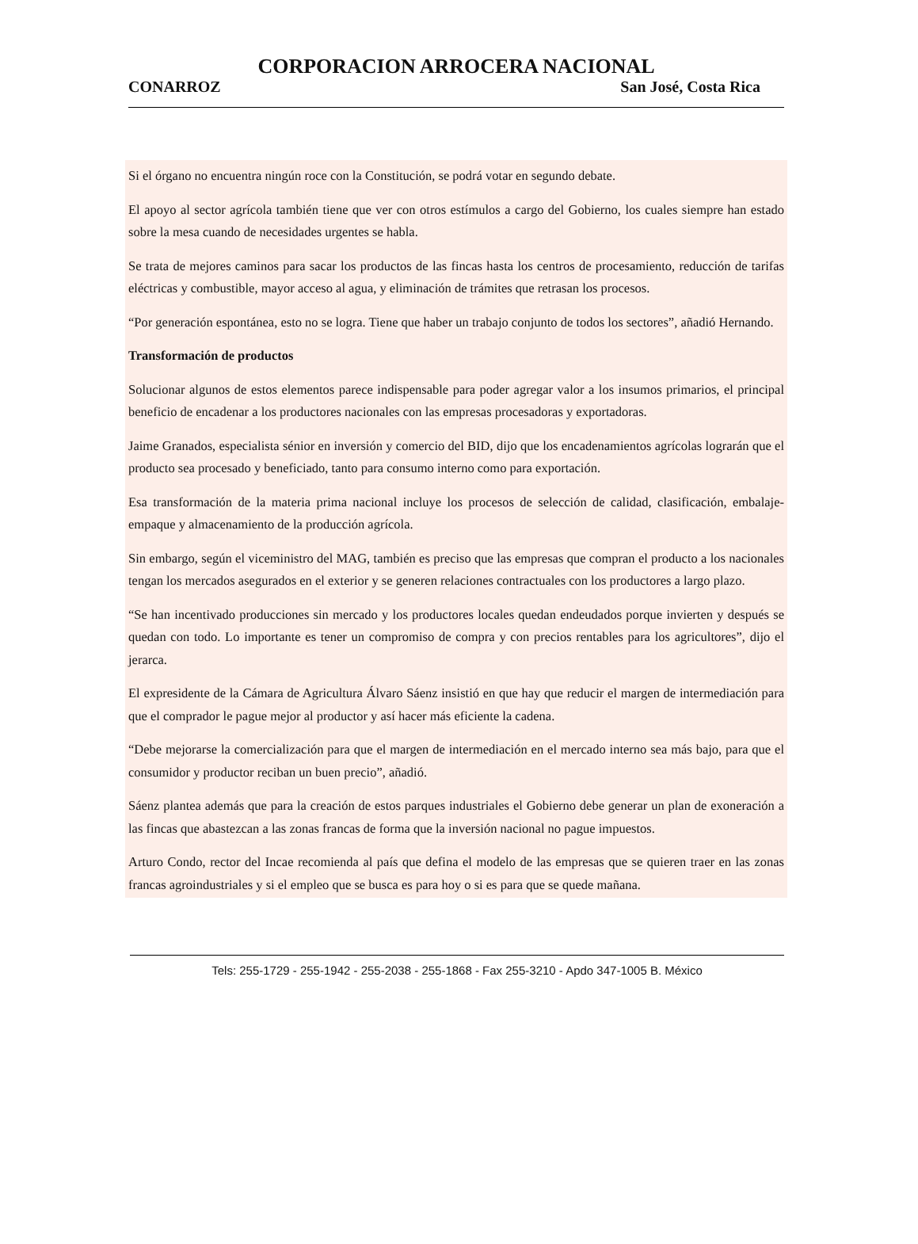CORPORACION ARROCERA NACIONAL
CONARROZ San José, Costa Rica
Si el órgano no encuentra ningún roce con la Constitución, se podrá votar en segundo debate.
El apoyo al sector agrícola también tiene que ver con otros estímulos a cargo del Gobierno, los cuales siempre han estado sobre la mesa cuando de necesidades urgentes se habla.
Se trata de mejores caminos para sacar los productos de las fincas hasta los centros de procesamiento, reducción de tarifas eléctricas y combustible, mayor acceso al agua, y eliminación de trámites que retrasan los procesos.
“Por generación espontánea, esto no se logra. Tiene que haber un trabajo conjunto de todos los sectores”, añadió Hernando.
Transformación de productos
Solucionar algunos de estos elementos parece indispensable para poder agregar valor a los insumos primarios, el principal beneficio de encadenar a los productores nacionales con las empresas procesadoras y exportadoras.
Jaime Granados, especialista sénior en inversión y comercio del BID, dijo que los encadenamientos agrícolas lograrán que el producto sea procesado y beneficiado, tanto para consumo interno como para exportación.
Esa transformación de la materia prima nacional incluye los procesos de selección de calidad, clasificación, embalaje-empaque y almacenamiento de la producción agrícola.
Sin embargo, según el viceministro del MAG, también es preciso que las empresas que compran el producto a los nacionales tengan los mercados asegurados en el exterior y se generen relaciones contractuales con los productores a largo plazo.
“Se han incentivado producciones sin mercado y los productores locales quedan endeudados porque invierten y después se quedan con todo. Lo importante es tener un compromiso de compra y con precios rentables para los agricultores”, dijo el jerarca.
El expresidente de la Cámara de Agricultura Álvaro Sáenz insistió en que hay que reducir el margen de intermediación para que el comprador le pague mejor al productor y así hacer más eficiente la cadena.
“Debe mejorarse la comercialización para que el margen de intermediación en el mercado interno sea más bajo, para que el consumidor y productor reciban un buen precio”, añadió.
Sáenz plantea además que para la creación de estos parques industriales el Gobierno debe generar un plan de exoneración a las fincas que abastezcan a las zonas francas de forma que la inversión nacional no pague impuestos.
Arturo Condo, rector del Incae recomienda al país que defina el modelo de las empresas que se quieren traer en las zonas francas agroindustriales y si el empleo que se busca es para hoy o si es para que se quede mañana.
Tels: 255-1729 - 255-1942 - 255-2038 - 255-1868 - Fax 255-3210 - Apdo 347-1005 B. México